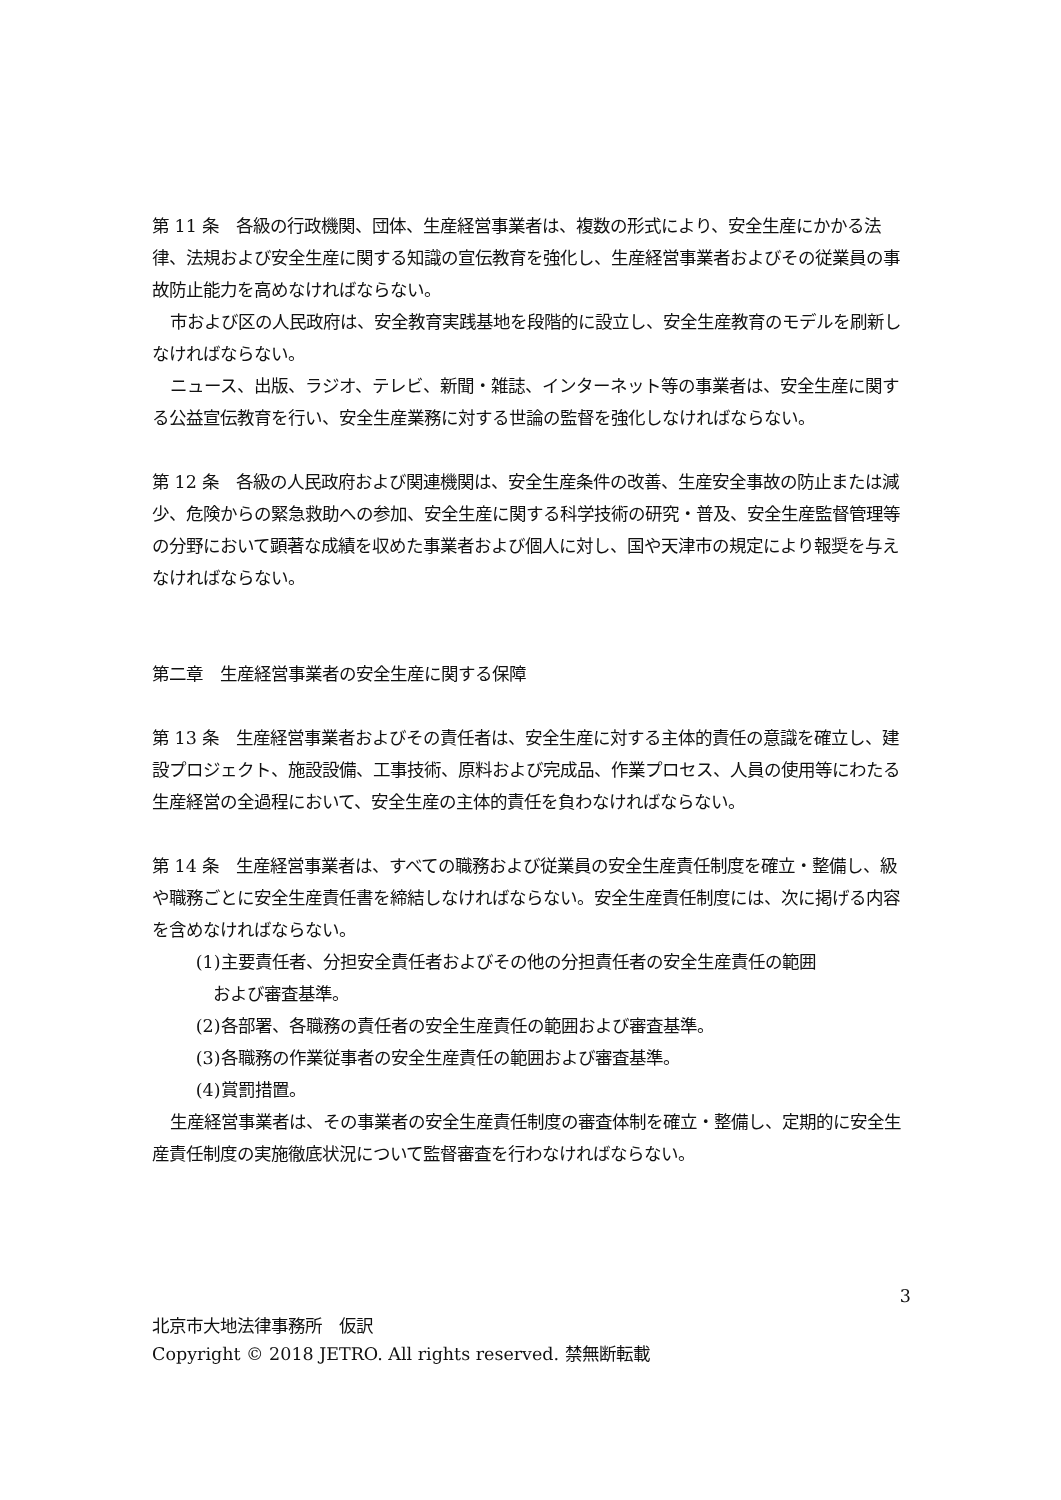第 11 条　各級の行政機関、団体、生産経営事業者は、複数の形式により、安全生産にかかる法律、法規および安全生産に関する知識の宣伝教育を強化し、生産経営事業者およびその従業員の事故防止能力を高めなければならない。
市および区の人民政府は、安全教育実践基地を段階的に設立し、安全生産教育のモデルを刷新しなければならない。
ニュース、出版、ラジオ、テレビ、新聞・雑誌、インターネット等の事業者は、安全生産に関する公益宣伝教育を行い、安全生産業務に対する世論の監督を強化しなければならない。
第 12 条　各級の人民政府および関連機関は、安全生産条件の改善、生産安全事故の防止または減少、危険からの緊急救助への参加、安全生産に関する科学技術の研究・普及、安全生産監督管理等の分野において顕著な成績を収めた事業者および個人に対し、国や天津市の規定により報奨を与えなければならない。
第二章　生産経営事業者の安全生産に関する保障
第 13 条　生産経営事業者およびその責任者は、安全生産に対する主体的責任の意識を確立し、建設プロジェクト、施設設備、工事技術、原料および完成品、作業プロセス、人員の使用等にわたる生産経営の全過程において、安全生産の主体的責任を負わなければならない。
第 14 条　生産経営事業者は、すべての職務および従業員の安全生産責任制度を確立・整備し、級や職務ごとに安全生産責任書を締結しなければならない。安全生産責任制度には、次に掲げる内容を含めなければならない。
(1)主要責任者、分担安全責任者およびその他の分担責任者の安全生産責任の範囲
および審査基準。
(2)各部署、各職務の責任者の安全生産責任の範囲および審査基準。
(3)各職務の作業従事者の安全生産責任の範囲および審査基準。
(4)賞罰措置。
生産経営事業者は、その事業者の安全生産責任制度の審査体制を確立・整備し、定期的に安全生産責任制度の実施徹底状況について監督審査を行わなければならない。
3
北京市大地法律事務所　仮訳
Copyright © 2018 JETRO. All rights reserved. 禁無断転載